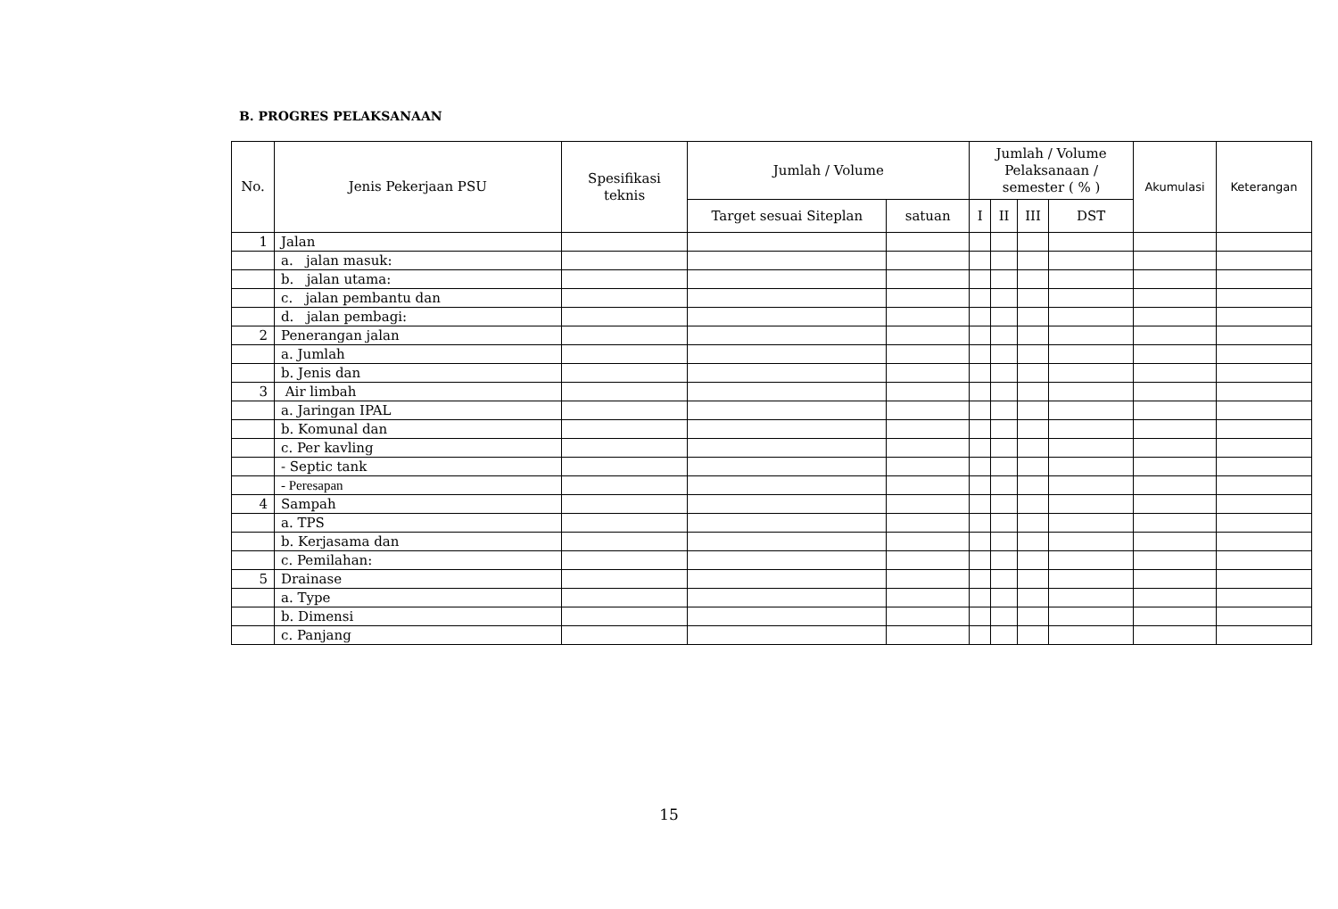B. PROGRES PELAKSANAAN
| No. | Jenis Pekerjaan PSU | Spesifikasi teknis | Jumlah / Volume | | Jumlah / Volume Pelaksanaan / semester ( % ) | | | | Akumulasi | Keterangan |
| --- | --- | --- | --- | --- | --- | --- | --- | --- | --- | --- |
| | | | Target sesuai Siteplan | satuan | I | II | III | DST | | |
| 1 | Jalan | | | | | | | | | |
| | a. jalan masuk: | | | | | | | | | |
| | b. jalan utama: | | | | | | | | | |
| | c. jalan pembantu dan | | | | | | | | | |
| | d. jalan pembagi: | | | | | | | | | |
| 2 | Penerangan jalan | | | | | | | | | |
| | a. Jumlah | | | | | | | | | |
| | b. Jenis dan | | | | | | | | | |
| 3 | Air limbah | | | | | | | | | |
| | a. Jaringan IPAL | | | | | | | | | |
| | b. Komunal dan | | | | | | | | | |
| | c. Per kavling | | | | | | | | | |
| | - Septic tank | | | | | | | | | |
| | - Peresapan | | | | | | | | | |
| 4 | Sampah | | | | | | | | | |
| | a. TPS | | | | | | | | | |
| | b. Kerjasama dan | | | | | | | | | |
| | c. Pemilahan: | | | | | | | | | |
| 5 | Drainase | | | | | | | | | |
| | a. Type | | | | | | | | | |
| | b. Dimensi | | | | | | | | | |
| | c. Panjang | | | | | | | | | |
15